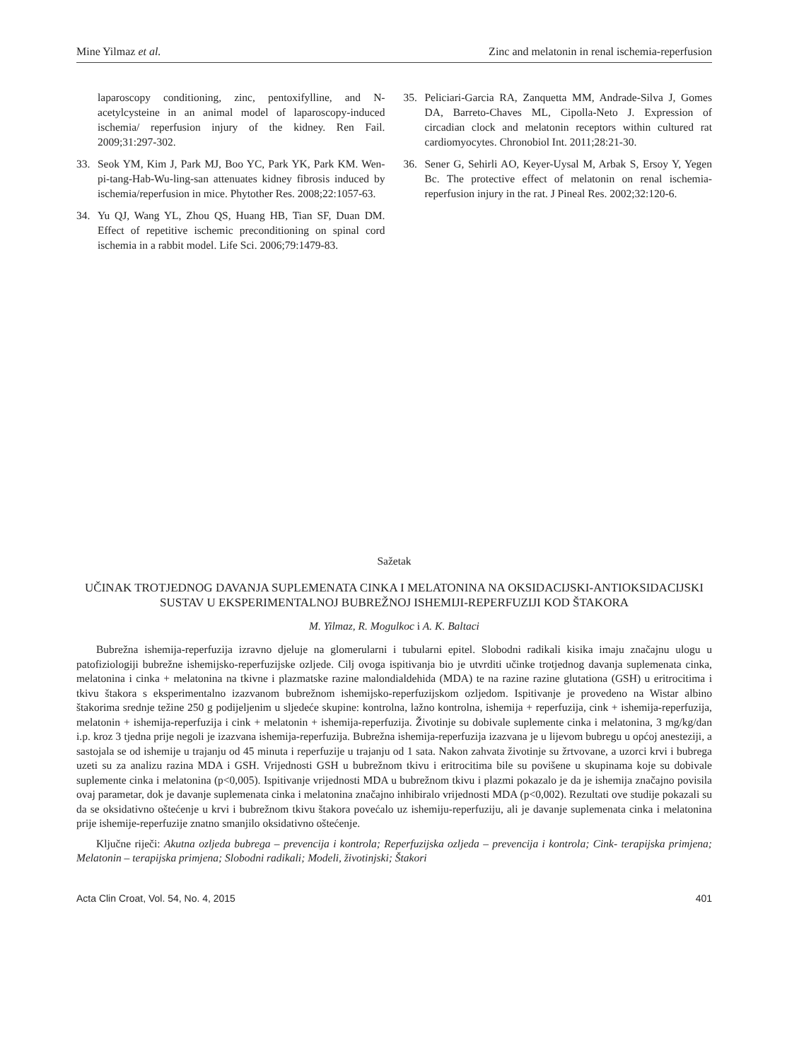Mine Yilmaz et al. Zinc and melatonin in renal ischemia-reperfusion
laparoscopy conditioning, zinc, pentoxifylline, and N-acetylcysteine in an animal model of laparoscopy-induced ischemia/ reperfusion injury of the kidney. Ren Fail. 2009;31:297-302.
33. Seok YM, Kim J, Park MJ, Boo YC, Park YK, Park KM. Wen-pi-tang-Hab-Wu-ling-san attenuates kidney fibrosis induced by ischemia/reperfusion in mice. Phytother Res. 2008;22:1057-63.
34. Yu QJ, Wang YL, Zhou QS, Huang HB, Tian SF, Duan DM. Effect of repetitive ischemic preconditioning on spinal cord ischemia in a rabbit model. Life Sci. 2006;79:1479-83.
35. Peliciari-Garcia RA, Zanquetta MM, Andrade-Silva J, Gomes DA, Barreto-Chaves ML, Cipolla-Neto J. Expression of circadian clock and melatonin receptors within cultured rat cardiomyocytes. Chronobiol Int. 2011;28:21-30.
36. Sener G, Sehirli AO, Keyer-Uysal M, Arbak S, Ersoy Y, Yegen Bc. The protective effect of melatonin on renal ischemia-reperfusion injury in the rat. J Pineal Res. 2002;32:120-6.
Sažetak
UČINAK TROTJEDNOG DAVANJA SUPLEMENATA CINKA I MELATONINA NA OKSIDACIJSKI-ANTIOKSIDACIJSKI SUSTAV U EKSPERIMENTALNOJ BUBREŽNOJ ISHEMIJI-REPERFUZIJI KOD ŠTAKORA
M. Yilmaz, R. Mogulkoc i A. K. Baltaci
Bubrežna ishemija-reperfuzija izravno djeluje na glomerularni i tubularni epitel. Slobodni radikali kisika imaju značajnu ulogu u patofiziologiji bubrežne ishemijsko-reperfuzijske ozljede. Cilj ovoga ispitivanja bio je utvrditi učinke trotjednog davanja suplemenata cinka, melatonina i cinka + melatonina na tkivne i plazmatske razine malondialdehida (MDA) te na razine razine glutationa (GSH) u eritrocitima i tkivu štakora s eksperimentalno izazvanom bubrežnom ishemijsko-reperfuzijskom ozljedom. Ispitivanje je provedeno na Wistar albino štakorima srednje težine 250 g podijeljenim u sljedeće skupine: kontrolna, lažno kontrolna, ishemija + reperfuzija, cink + ishemija-reperfuzija, melatonin + ishemija-reperfuzija i cink + melatonin + ishemija-reperfuzija. Životinje su dobivale suplemente cinka i melatonina, 3 mg/kg/dan i.p. kroz 3 tjedna prije negoli je izazvana ishemija-reperfuzija. Bubrežna ishemija-reperfuzija izazvana je u lijevom bubregu u općoj anesteziji, a sastojala se od ishemije u trajanju od 45 minuta i reperfuzije u trajanju od 1 sata. Nakon zahvata životinje su žrtvovane, a uzorci krvi i bubrega uzeti su za analizu razina MDA i GSH. Vrijednosti GSH u bubrežnom tkivu i eritrocitima bile su povišene u skupinama koje su dobivale suplemente cinka i melatonina (p<0,005). Ispitivanje vrijednosti MDA u bubrežnom tkivu i plazmi pokazalo je da je ishemija značajno povisila ovaj parametar, dok je davanje suplemenata cinka i melatonina značajno inhibiralo vrijednosti MDA (p<0,002). Rezultati ove studije pokazali su da se oksidativno oštećenje u krvi i bubrežnom tkivu štakora povećalo uz ishemiju-reperfuziju, ali je davanje suplemenata cinka i melatonina prije ishemije-reperfuzije znatno smanjilo oksidativno oštećenje.
Ključne riječi: Akutna ozljeda bubrega – prevencija i kontrola; Reperfuzijska ozljeda – prevencija i kontrola; Cink- terapijska primjena; Melatonin – terapijska primjena; Slobodni radikali; Modeli, životinjski; Štakori
Acta Clin Croat, Vol. 54, No. 4, 2015 401